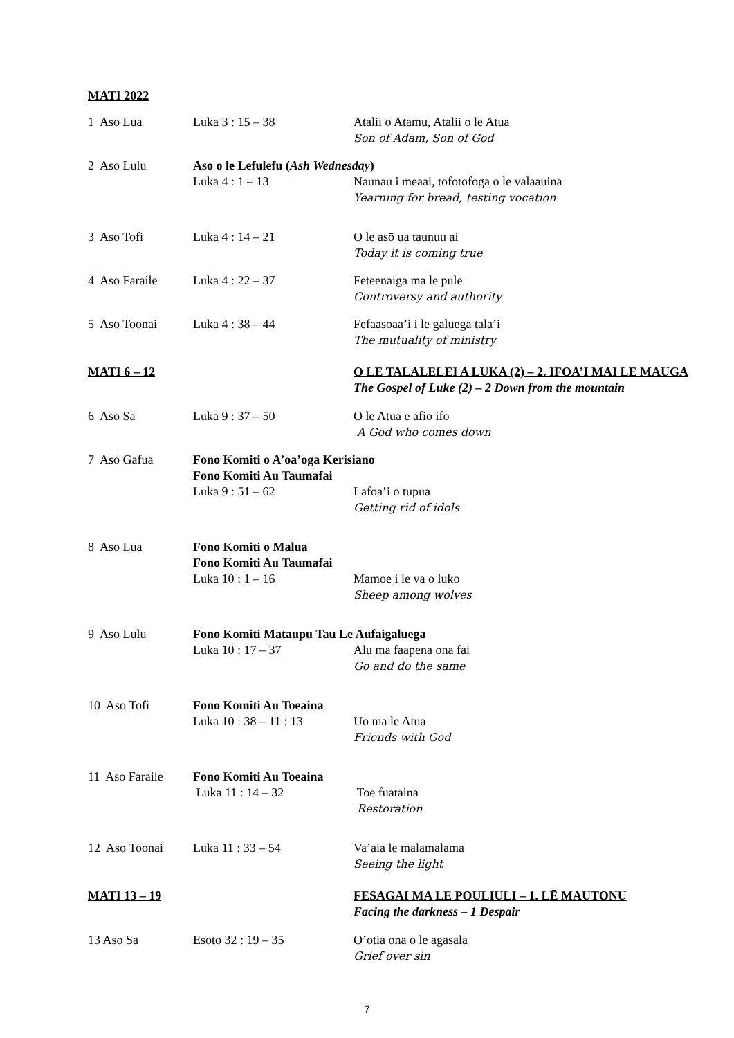MATI 2022
| 1 Aso Lua | Luka 3 : 15 – 38 | Atalii o Atamu, Atalii o le Atua Son of Adam, Son of God |
| 2 Aso Lulu | Aso o le Lefulefu ( Ash Wednesday ) / Luka 4 : 1 – 13 / Naunau i meaai, tofotofoga o le valaauina Yearning for bread, testing vocation / | |
| 3 Aso Tofi | Luka 4 : 14 – 21 | O le asō ua taunuu ai Today it is coming true |
| 4 Aso Faraile | Luka 4 : 22 – 37 | Feteenaiga ma le pule Controversy and authority |
| 5 Aso Toonai | Luka 4 : 38 – 44 | Fefaasoaa’i i le galuega tala’i The mutuality of ministry |
| MATI 6 – 12 | | O LE TALALELEI A LUKA (2) – 2. IFOA’I MAI LE MAUGA The Gospel of Luke (2) – 2 Down from the mountain |
| 6 Aso Sa | Luka 9 : 37 – 50 | O le Atua e afio ifo A God who comes down |
| 7 Aso Gafua | Fono Komiti o A’oa’oga Kerisiano Fono Komiti Au Taumafai / Luka 9 : 51 – 62 / Lafoa’i o tupua Getting rid of idols / | |
| 8 Aso Lua | Fono Komiti o Malua Fono Komiti Au Taumafai / Luka 10 : 1 – 16 / Mamoe i le va o luko Sheep among wolves / | |
| 9 Aso Lulu | Fono Komiti Mataupu Tau Le Aufaigaluega / Luka 10 : 17 – 37 / Alu ma faapena ona fai Go and do the same / | |
| 10 Aso Tofi | Fono Komiti Au Toeaina / Luka 10 : 38 – 11 : 13 / Uo ma le Atua Friends with God / | |
| 11 Aso Faraile | Fono Komiti Au Toeaina / Luka 11 : 14 – 32 / Toe fuataina Restoration / | |
| 12 Aso Toonai | Luka 11 : 33 – 54 | Va’aia le malamalama Seeing the light |
| MATI 13 – 19 | | FESAGAI MA LE POULIULI – 1. LĒ MAUTONU Facing the darkness – 1 Despair |
| 13 Aso Sa | Esoto 32 : 19 – 35 | O’otia ona o le agasala Grief over sin |
7